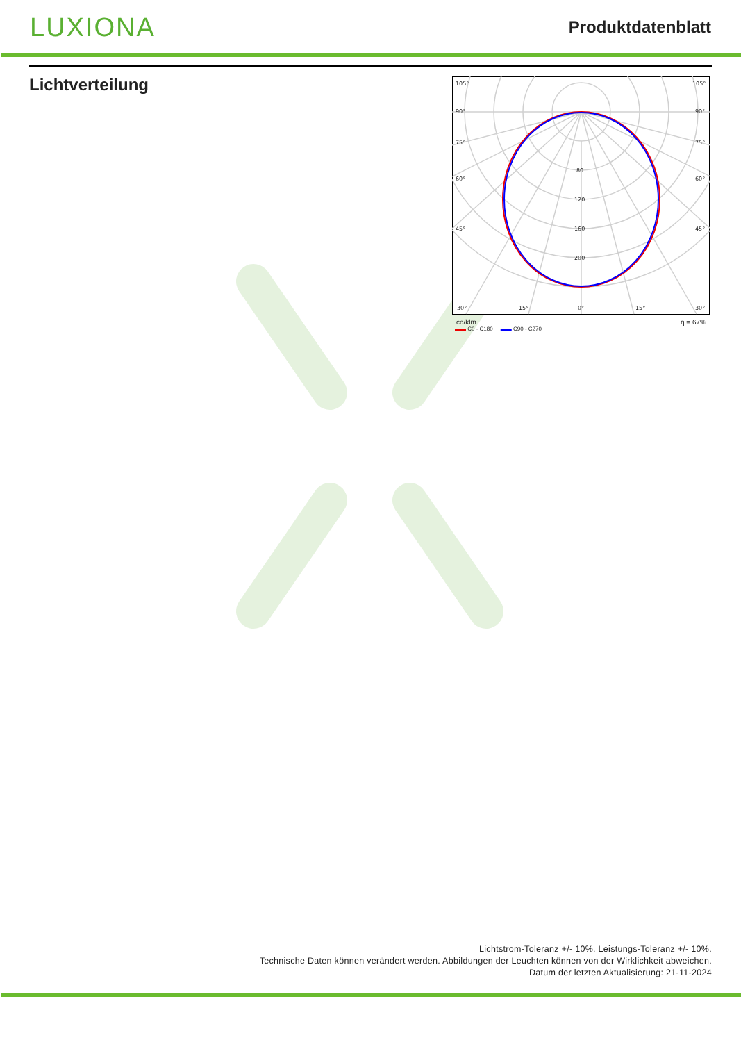LUXIONA
Produktdatenblatt
Lichtverteilung
105°
105°
90°
90°
75°
75°
60°
60°
45°
45°
30°
15°
0°
15°
30°
80
120
160
200
cd/klm η = 67%
▬▬ C0 - C180 ▬▬ C90 - C270
Lichtstrom-Toleranz +/- 10%. Leistungs-Toleranz +/- 10%.
Technische Daten können verändert werden. Abbildungen der Leuchten können von der Wirklichkeit abweichen.
Datum der letzten Aktualisierung: 21-11-2024